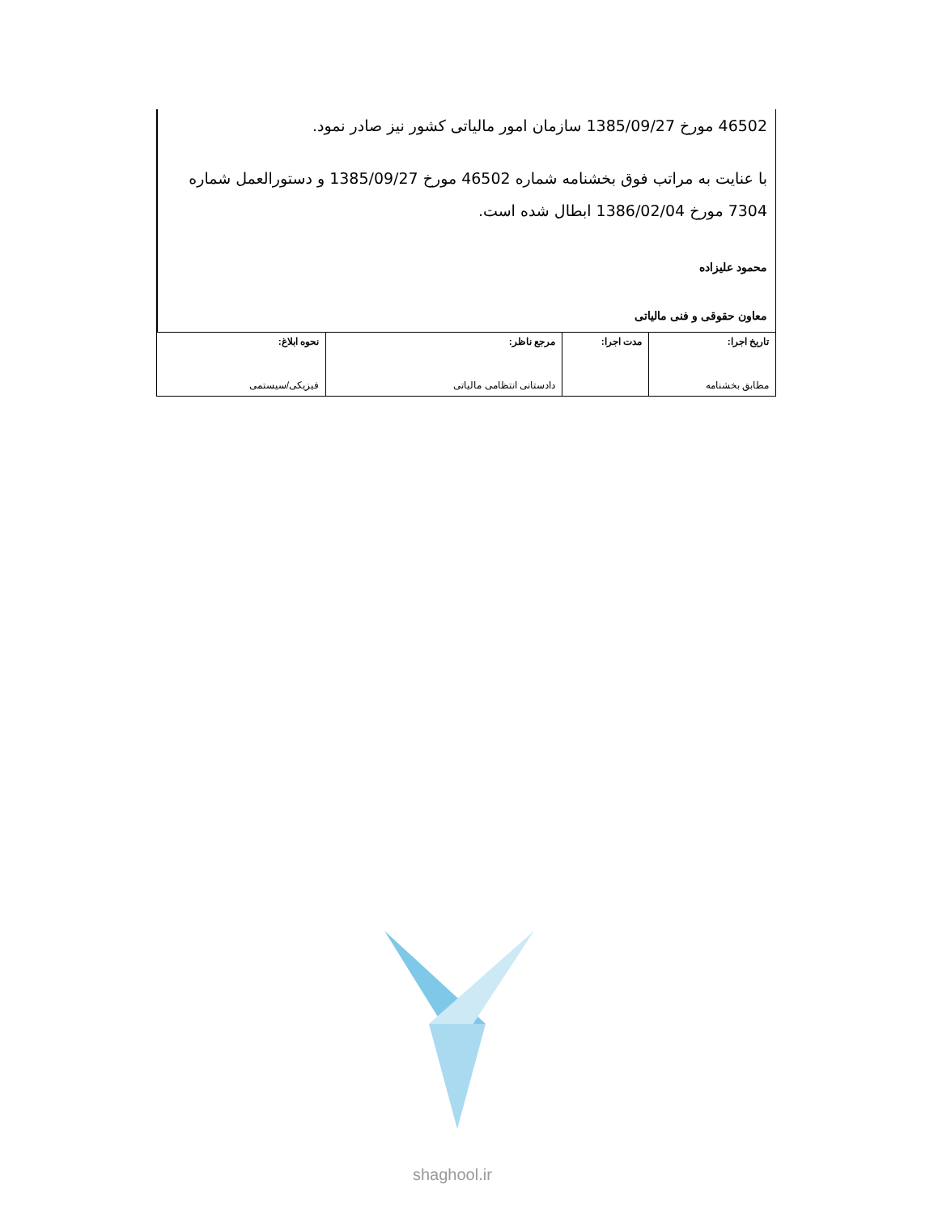46502 مورخ 1385/09/27 سازمان امور مالیاتی کشور نیز صادر نمود.
با عنایت به مراتب فوق بخشنامه شماره 46502 مورخ 1385/09/27 و دستورالعمل شماره 7304 مورخ 1386/02/04 ابطال شده است.
محمود علیزاده
معاون حقوقی و فنی مالیاتی
| تاریخ اجرا: مطابق بخشنامه | مدت اجرا: | مرجع ناظر: دادستانی انتظامی مالیاتی | نحوه ابلاغ: فیزیکی/سیستمی |
shaghool.ir